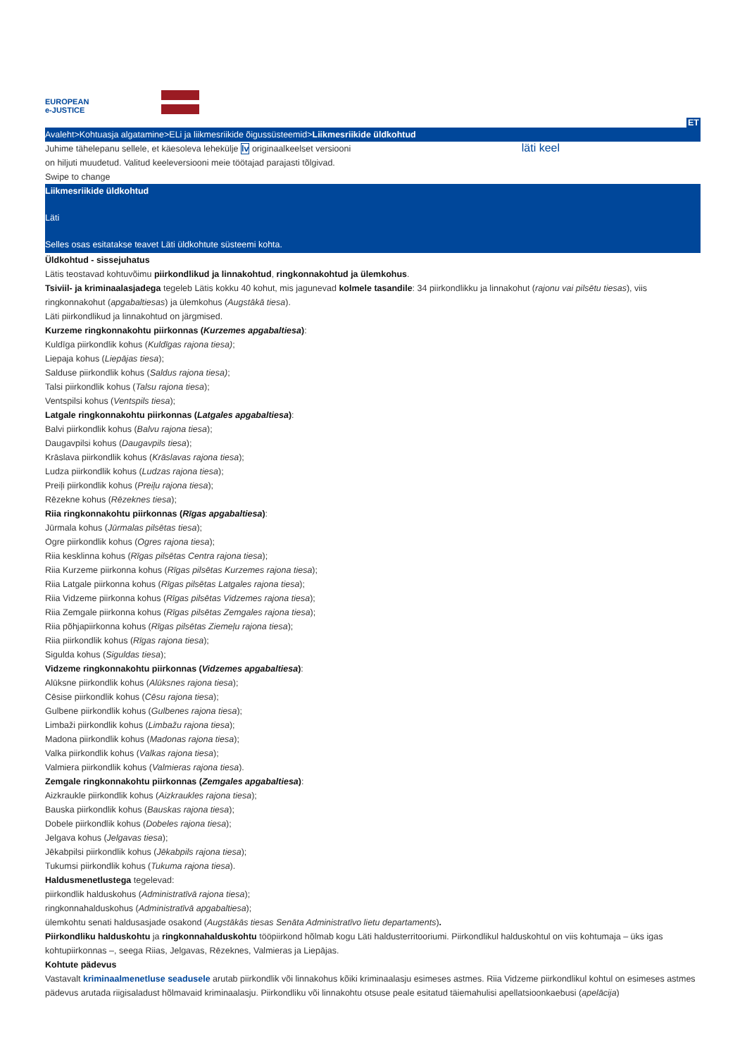EUROPEAN e-JUSTICE
ET
Avaleht>Kohtuasja algatamine>ELi ja liikmesriikide õigussüsteemid>Liikmesriikide üldkohtud
Juhime tähelepanu sellele, et käesoleva lehekülje lv originaalkeelset versiooni on hiljuti muudetud. Valitud keeleversiooni meie töötajad parajasti tõlgivad.
läti keel
Swipe to change
Liikmesriikide üldkohtud
Läti
Selles osas esitatakse teavet Läti üldkohtute süsteemi kohta.
Üldkohtud - sissejuhatus
Lätis teostavad kohtuvõimu piirkondlikud ja linnakohtud, ringkonnakohtud ja ülemkohus.
Tsiviil- ja kriminaalasjadega tegeleb Lätis kokku 40 kohut, mis jagunevad kolmele tasandile: 34 piirkondlikku ja linnakohut (rajonu vai pilsētu tiesas), viis ringkonnakohut (apgabaltiesas) ja ülemkohus (Augstākā tiesa).
Läti piirkondlikud ja linnakohtud on järgmised.
Kurzeme ringkonnakohtu piirkonnas (Kurzemes apgabaltiesa):
Kuldīga piirkondlik kohus (Kuldīgas rajona tiesa);
Liepaja kohus (Liepājas tiesa);
Salduse piirkondlik kohus (Saldus rajona tiesa);
Talsi piirkondlik kohus (Talsu rajona tiesa);
Ventspilsi kohus (Ventspils tiesa);
Latgale ringkonnakohtu piirkonnas (Latgales apgabaltiesa):
Balvi piirkondlik kohus (Balvu rajona tiesa);
Daugavpilsi kohus (Daugavpils tiesa);
Krāslava piirkondlik kohus (Krāslavas rajona tiesa);
Ludza piirkondlik kohus (Ludzas rajona tiesa);
Preiļi piirkondlik kohus (Preiļu rajona tiesa);
Rēzekne kohus (Rēzeknes tiesa);
Riia ringkonnakohtu piirkonnas (Rīgas apgabaltiesa):
Jūrmala kohus (Jūrmalas pilsētas tiesa);
Ogre piirkondlik kohus (Ogres rajona tiesa);
Riia kesklinna kohus (Rīgas pilsētas Centra rajona tiesa);
Riia Kurzeme piirkonna kohus (Rīgas pilsētas Kurzemes rajona tiesa);
Riia Latgale piirkonna kohus (Rīgas pilsētas Latgales rajona tiesa);
Riia Vidzeme piirkonna kohus (Rīgas pilsētas Vidzemes rajona tiesa);
Riia Zemgale piirkonna kohus (Rīgas pilsētas Zemgales rajona tiesa);
Riia põhjapiirkonna kohus (Rīgas pilsētas Ziemeļu rajona tiesa);
Riia piirkondlik kohus (Rīgas rajona tiesa);
Sigulda kohus (Siguldas tiesa);
Vidzeme ringkonnakohtu piirkonnas (Vidzemes apgabaltiesa):
Alūksne piirkondlik kohus (Alūksnes rajona tiesa);
Cēsise piirkondlik kohus (Cēsu rajona tiesa);
Gulbene piirkondlik kohus (Gulbenes rajona tiesa);
Limbaži piirkondlik kohus (Limbažu rajona tiesa);
Madona piirkondlik kohus (Madonas rajona tiesa);
Valka piirkondlik kohus (Valkas rajona tiesa);
Valmiera piirkondlik kohus (Valmieras rajona tiesa).
Zemgale ringkonnakohtu piirkonnas (Zemgales apgabaltiesa):
Aizkraukle piirkondlik kohus (Aizkraukles rajona tiesa);
Bauska piirkondlik kohus (Bauskas rajona tiesa);
Dobele piirkondlik kohus (Dobeles rajona tiesa);
Jelgava kohus (Jelgavas tiesa);
Jēkabpilsi piirkondlik kohus (Jēkabpils rajona tiesa);
Tukumsi piirkondlik kohus (Tukuma rajona tiesa).
Haldusmenetlustega tegelevad:
piirkondlik halduskohus (Administratīvā rajona tiesa);
ringkonnahalduskohus (Administratīvā apgabaltiesa);
ülemkohtu senati haldusasjade osakond (Augstākās tiesas Senāta Administratīvo lietu departaments).
Piirkondliku halduskohtu ja ringkonnahalduskohtu tööpiirkond hõlmab kogu Läti haldusterritooriumi. Piirkondlikul halduskohtul on viis kohtumaja – üks igas kohtupiirkonnas –, seega Riias, Jelgavas, Rēzeknes, Valmieras ja Liepājas.
Kohtute pädevus
Vastavalt kriminaalmenetluse seadusele arutab piirkondlik või linnakohus kõiki kriminaalasju esimeses astmes. Riia Vidzeme piirkondlikul kohtul on esimeses astmes pädevus arutada riigisaladust hõlmavaid kriminaalasju. Piirkondliku või linnakohtu otsuse peale esitatud täiemahulisi apellatsioonkaebusi (apelācija)